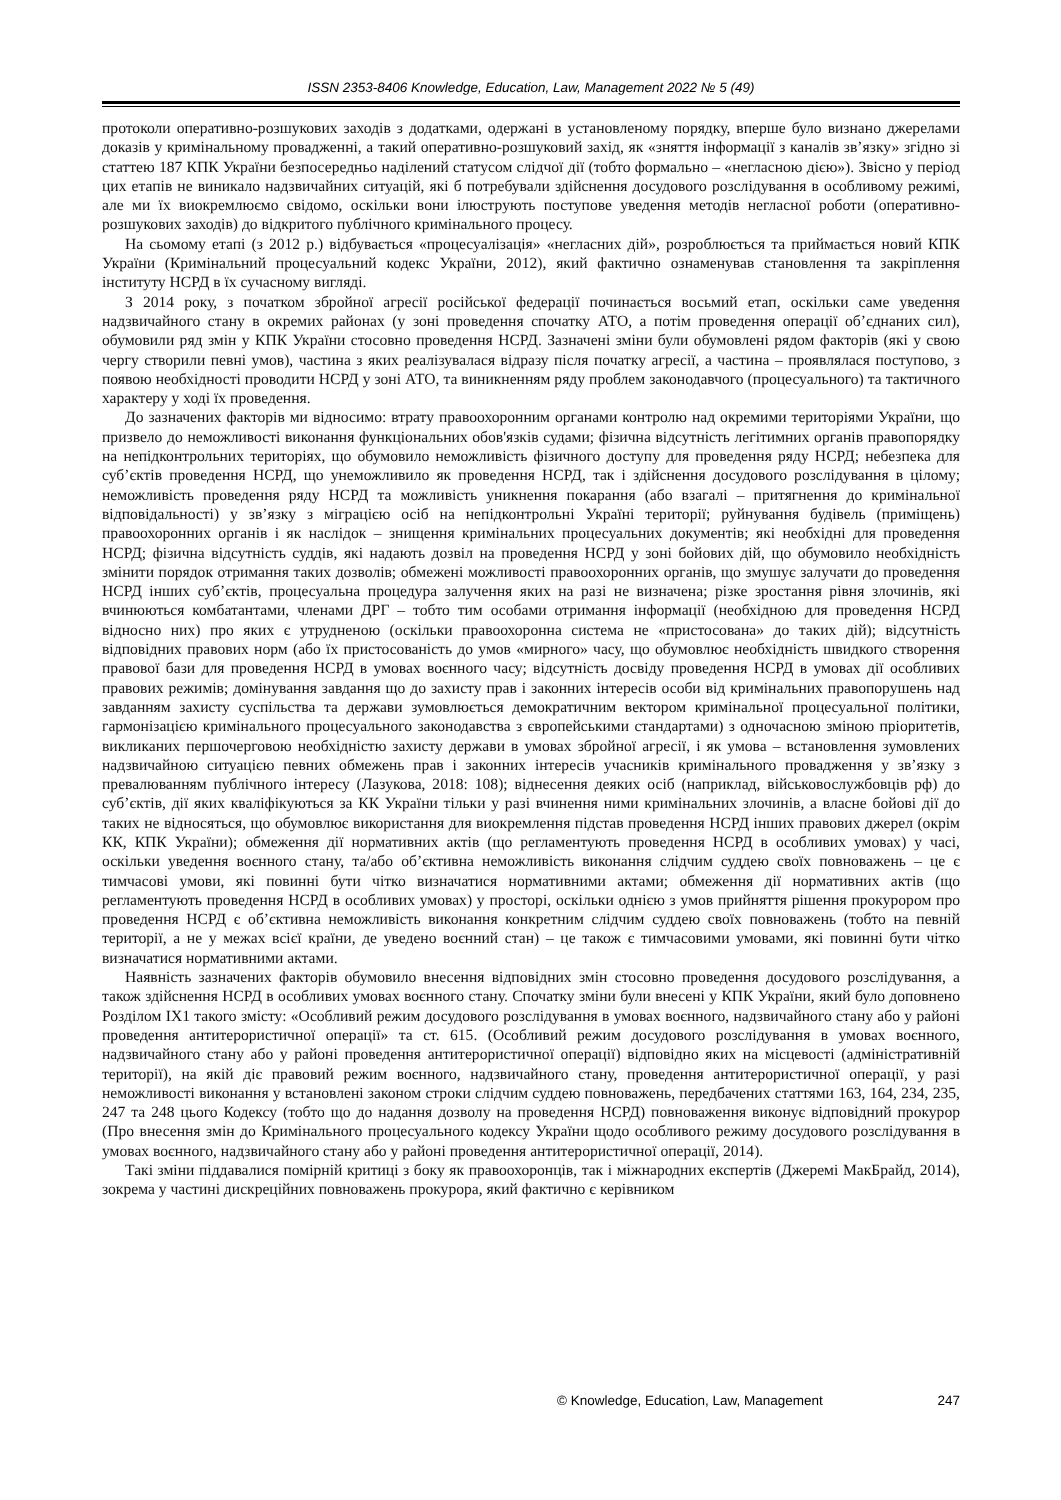ISSN 2353-8406 Knowledge, Education, Law, Management 2022 № 5 (49)
протоколи оперативно-розшукових заходів з додатками, одержані в установленому порядку, вперше було визнано джерелами доказів у кримінальному провадженні, а такий оперативно-розшуковий захід, як «зняття інформації з каналів зв’язку» згідно зі статтею 187 КПК України безпосередньо наділений статусом слідчої дії (тобто формально – «негласною дією»). Звісно у період цих етапів не виникало надзвичайних ситуацій, які б потребували здійснення досудового розслідування в особливому режимі, але ми їх виокремлюємо свідомо, оскільки вони ілюструють поступове уведення методів негласної роботи (оперативно-розшукових заходів) до відкритого публічного кримінального процесу.
На сьомому етапі (з 2012 р.) відбувається «процесуалізація» «негласних дій», розроблюється та приймається новий КПК України (Кримінальний процесуальний кодекс України, 2012), який фактично ознаменував становлення та закріплення інституту НСРД в їх сучасному вигляді.
З 2014 року, з початком збройної агресії російської федерації починається восьмий етап, оскільки саме уведення надзвичайного стану в окремих районах (у зоні проведення спочатку АТО, а потім проведення операції об’єднаних сил), обумовили ряд змін у КПК України стосовно проведення НСРД. Зазначені зміни були обумовлені рядом факторів (які у свою чергу створили певні умов), частина з яких реалізувалася відразу після початку агресії, а частина – проявлялася поступово, з появою необхідності проводити НСРД у зоні АТО, та виникненням ряду проблем законодавчого (процесуального) та тактичного характеру у ході їх проведення.
До зазначених факторів ми відносимо: втрату правоохоронним органами контролю над окремими територіями України, що призвело до неможливості виконання функціональних обов'язків судами; фізична відсутність легітимних органів правопорядку на непідконтрольних територіях, що обумовило неможливість фізичного доступу для проведення ряду НСРД; небезпека для суб’єктів проведення НСРД, що унеможливило як проведення НСРД, так і здійснення досудового розслідування в цілому; неможливість проведення ряду НСРД та можливість уникнення покарання (або взагалі – притягнення до кримінальної відповідальності) у зв’язку з міграцією осіб на непідконтрольні Україні території; руйнування будівель (приміщень) правоохоронних органів і як наслідок – знищення кримінальних процесуальних документів; які необхідні для проведення НСРД; фізична відсутність суддів, які надають дозвіл на проведення НСРД у зоні бойових дій, що обумовило необхідність змінити порядок отримання таких дозволів; обмежені можливості правоохоронних органів, що змушує залучати до проведення НСРД інших суб’єктів, процесуальна процедура залучення яких на разі не визначена; різке зростання рівня злочинів, які вчинюються комбатантами, членами ДРГ – тобто тим особами отримання інформації (необхідною для проведення НСРД відносно них) про яких є утрудненою (оскільки правоохоронна система не «пристосована» до таких дій); відсутність відповідних правових норм (або їх пристосованість до умов «мирного» часу, що обумовлює необхідність швидкого створення правової бази для проведення НСРД в умовах воєнного часу; відсутність досвіду проведення НСРД в умовах дії особливих правових режимів; домінування завдання що до захисту прав і законних інтересів особи від кримінальних правопорушень над завданням захисту суспільства та держави зумовлюється демократичним вектором кримінальної процесуальної політики, гармонізацією кримінального процесуального законодавства з європейськими стандартами) з одночасною зміною пріоритетів, викликаних першочерговою необхідністю захисту держави в умовах збройної агресії, і як умова – встановлення зумовлених надзвичайною ситуацією певних обмежень прав і законних інтересів учасників кримінального провадження у зв’язку з превалюванням публічного інтересу (Лазукова, 2018: 108); віднесення деяких осіб (наприклад, військовослужбовців рф) до суб’єктів, дії яких кваліфікуються за КК України тільки у разі вчинення ними кримінальних злочинів, а власне бойові дії до таких не відносяться, що обумовлює використання для виокремлення підстав проведення НСРД інших правових джерел (окрім КК, КПК України); обмеження дії нормативних актів (що регламентують проведення НСРД в особливих умовах) у часі, оскільки уведення воєнного стану, та/або об’єктивна неможливість виконання слідчим суддею своїх повноважень – це є тимчасові умови, які повинні бути чітко визначатися нормативними актами; обмеження дії нормативних актів (що регламентують проведення НСРД в особливих умовах) у просторі, оскільки однією з умов прийняття рішення прокурором про проведення НСРД є об’єктивна неможливість виконання конкретним слідчим суддею своїх повноважень (тобто на певній території, а не у межах всієї країни, де уведено воєнний стан) – це також є тимчасовими умовами, які повинні бути чітко визначатися нормативними актами.
Наявність зазначених факторів обумовило внесення відповідних змін стосовно проведення досудового розслідування, а також здійснення НСРД в особливих умовах воєнного стану. Спочатку зміни були внесені у КПК України, який було доповнено Розділом IX1 такого змісту: «Особливий режим досудового розслідування в умовах воєнного, надзвичайного стану або у районі проведення антитерористичної операції» та ст. 615. (Особливий режим досудового розслідування в умовах воєнного, надзвичайного стану або у районі проведення антитерористичної операції) відповідно яких на місцевості (адміністративній території), на якій діє правовий режим воєнного, надзвичайного стану, проведення антитерористичної операції, у разі неможливості виконання у встановлені законом строки слідчим суддею повноважень, передбачених статтями 163, 164, 234, 235, 247 та 248 цього Кодексу (тобто що до надання дозволу на проведення НСРД) повноваження виконує відповідний прокурор (Про внесення змін до Кримінального процесуального кодексу України щодо особливого режиму досудового розслідування в умовах воєнного, надзвичайного стану або у районі проведення антитерористичної операції, 2014).
Такі зміни піддавалися помірній критиці з боку як правоохоронців, так і міжнародних експертів (Джеремі МакБрайд, 2014), зокрема у частині дискреційних повноважень прокурора, який фактично є керівником
© Knowledge, Education, Law, Management 247